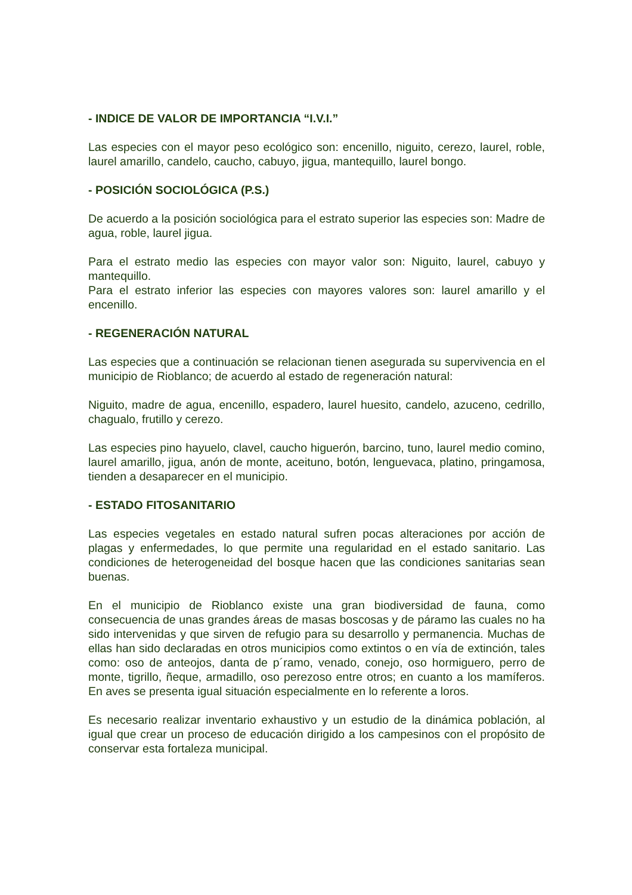- INDICE DE VALOR DE IMPORTANCIA “I.V.I.”
Las especies con el mayor peso ecológico son: encenillo, niguito, cerezo, laurel, roble, laurel amarillo, candelo, caucho, cabuyo, jigua, mantequillo, laurel bongo.
- POSICIÓN SOCIOLÓGICA (P.S.)
De acuerdo a la posición sociológica para el estrato superior las especies son: Madre de agua, roble, laurel jigua.
Para el estrato medio las especies con mayor valor son: Niguito, laurel, cabuyo y mantequillo.
Para el estrato inferior las especies con mayores valores son: laurel amarillo y el encenillo.
- REGENERACIÓN NATURAL
Las especies que a continuación se relacionan tienen asegurada su supervivencia en el municipio de Rioblanco; de acuerdo al estado de regeneración natural:
Niguito, madre de agua, encenillo, espadero, laurel huesito, candelo, azuceno, cedrillo, chagualo, frutillo y cerezo.
Las especies pino hayuelo, clavel, caucho higuerón, barcino, tuno, laurel medio comino, laurel amarillo, jigua, anón de monte, aceituno, botón, lenguevaca, platino, pringamosa, tienden a desaparecer en el municipio.
- ESTADO FITOSANITARIO
Las especies vegetales en estado natural sufren pocas alteraciones por acción de plagas y enfermedades, lo que permite una regularidad en el estado sanitario. Las condiciones de heterogeneidad del bosque hacen que las condiciones sanitarias sean buenas.
En el municipio de Rioblanco existe una gran biodiversidad de fauna, como consecuencia de unas grandes áreas de masas boscosas y de páramo las cuales no ha sido intervenidas y que sirven de refugio para su desarrollo y permanencia. Muchas de ellas han sido declaradas en otros municipios como extintos o en vía de extinción, tales como: oso de anteojos, danta de p´ramo, venado, conejo, oso hormiguero, perro de monte, tigrillo, ñeque, armadillo, oso perezoso entre otros; en cuanto a los mamíferos. En aves se presenta igual situación especialmente en lo referente a loros.
Es necesario realizar inventario exhaustivo y un estudio de la dinámica población, al igual que crear un proceso de educación dirigido a los campesinos con el propósito de conservar esta fortaleza municipal.